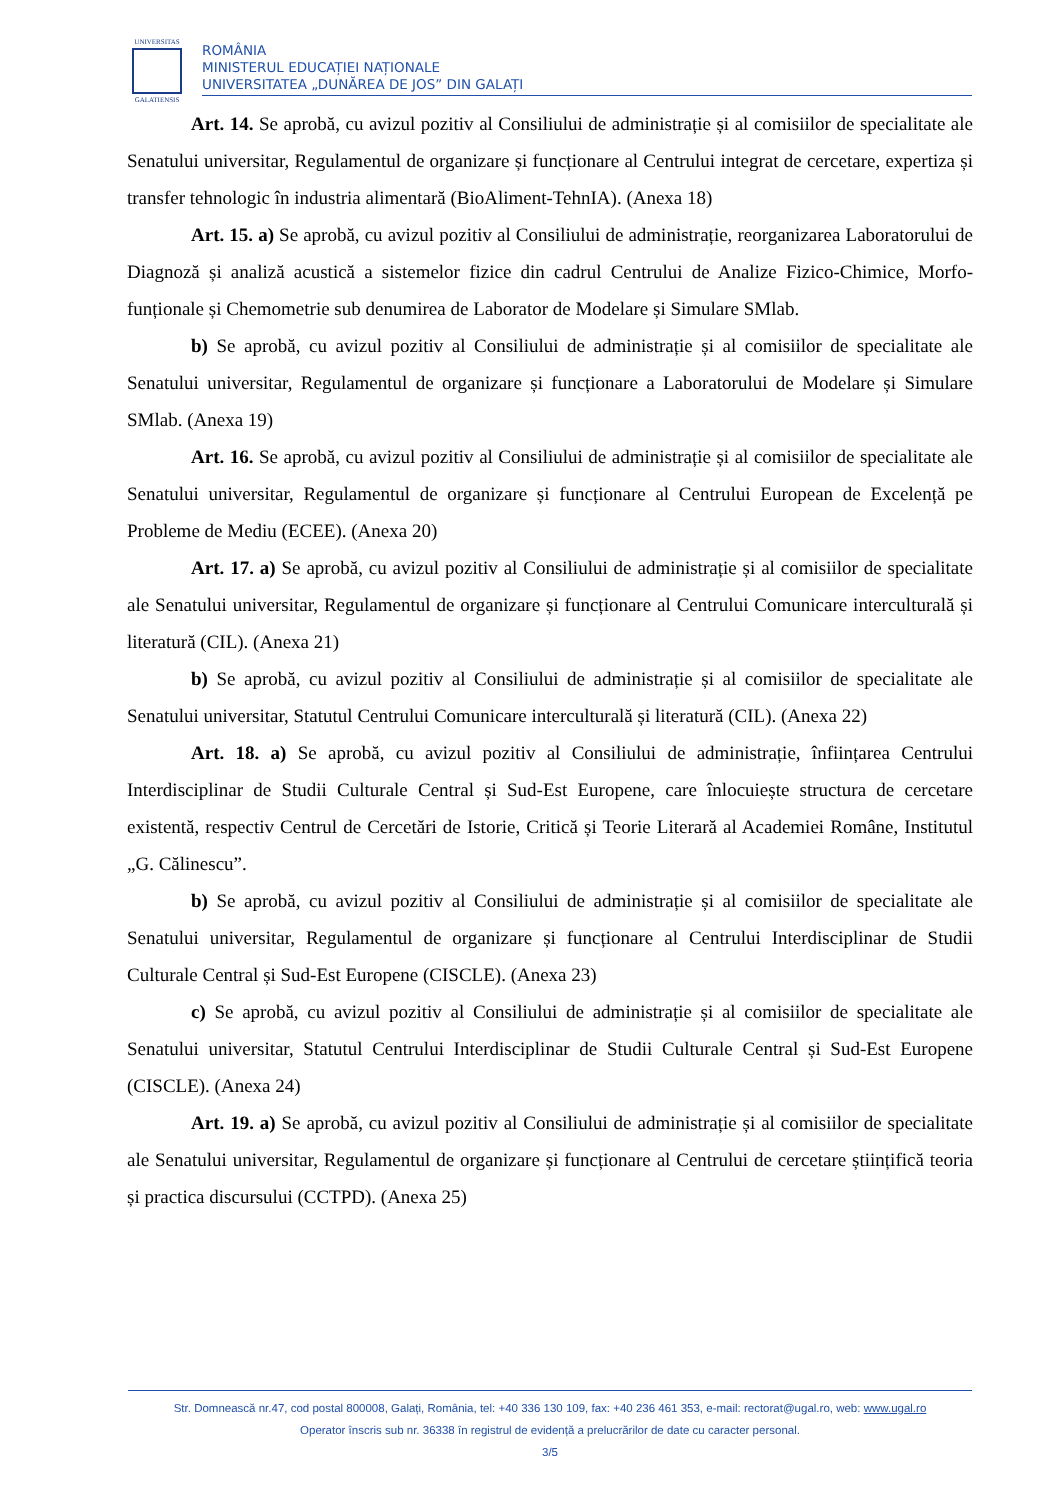UNIVERSITAS
GALATIENSIS
ROMÂNIA
MINISTERUL EDUCAȚIEI NAȚIONALE
UNIVERSITATEA „DUNĂREA DE JOS” DIN GALAȚI
Art. 14. Se aprobă, cu avizul pozitiv al Consiliului de administrație și al comisiilor de specialitate ale Senatului universitar, Regulamentul de organizare și funcționare al Centrului integrat de cercetare, expertiza și transfer tehnologic în industria alimentară (BioAliment-TehnIA). (Anexa 18)
Art. 15. a) Se aprobă, cu avizul pozitiv al Consiliului de administrație, reorganizarea Laboratorului de Diagnoză și analiză acustică a sistemelor fizice din cadrul Centrului de Analize Fizico-Chimice, Morfo-funționale și Chemometrie sub denumirea de Laborator de Modelare și Simulare SMlab.
b) Se aprobă, cu avizul pozitiv al Consiliului de administrație și al comisiilor de specialitate ale Senatului universitar, Regulamentul de organizare și funcționare a Laboratorului de Modelare și Simulare SMlab. (Anexa 19)
Art. 16. Se aprobă, cu avizul pozitiv al Consiliului de administrație și al comisiilor de specialitate ale Senatului universitar, Regulamentul de organizare și funcționare al Centrului European de Excelență pe Probleme de Mediu (ECEE). (Anexa 20)
Art. 17. a) Se aprobă, cu avizul pozitiv al Consiliului de administrație și al comisiilor de specialitate ale Senatului universitar, Regulamentul de organizare și funcționare al Centrului Comunicare interculturală și literatură (CIL). (Anexa 21)
b) Se aprobă, cu avizul pozitiv al Consiliului de administrație și al comisiilor de specialitate ale Senatului universitar, Statutul Centrului Comunicare interculturală și literatură (CIL). (Anexa 22)
Art. 18. a) Se aprobă, cu avizul pozitiv al Consiliului de administrație, înființarea Centrului Interdisciplinar de Studii Culturale Central și Sud-Est Europene, care înlocuiește structura de cercetare existentă, respectiv Centrul de Cercetări de Istorie, Critică și Teorie Literară al Academiei Române, Institutul „G. Călinescu”.
b) Se aprobă, cu avizul pozitiv al Consiliului de administrație și al comisiilor de specialitate ale Senatului universitar, Regulamentul de organizare și funcționare al Centrului Interdisciplinar de Studii Culturale Central și Sud-Est Europene (CISCLE). (Anexa 23)
c) Se aprobă, cu avizul pozitiv al Consiliului de administrație și al comisiilor de specialitate ale Senatului universitar, Statutul Centrului Interdisciplinar de Studii Culturale Central și Sud-Est Europene (CISCLE). (Anexa 24)
Art. 19. a) Se aprobă, cu avizul pozitiv al Consiliului de administrație și al comisiilor de specialitate ale Senatului universitar, Regulamentul de organizare și funcționare al Centrului de cercetare științifică teoria și practica discursului (CCTPD). (Anexa 25)
Str. Domnească nr.47, cod postal 800008, Galați, România, tel: +40 336 130 109, fax: +40 236 461 353, e-mail: rectorat@ugal.ro, web: www.ugal.ro
Operator înscris sub nr. 36338 în registrul de evidență a prelucrărilor de date cu caracter personal.
3/5